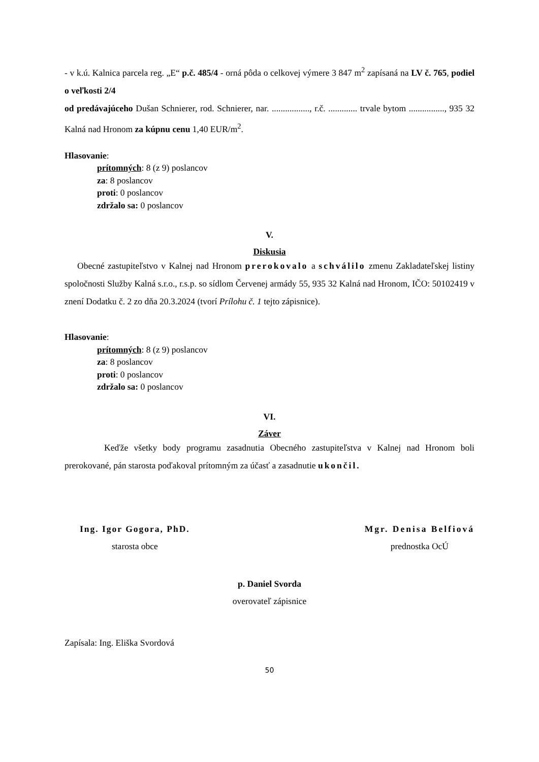- v k.ú. Kalnica parcela reg. „E“ p.č. 485/4 - orná pôda o celkovej výmere 3 847 m<sup>2</sup> zapísaná na LV č. 765, podiel o veľkosti 2/4
od predávajúceho Dušan Schnierer, rod. Schnierer, nar. ................., r.č. ............. trvale bytom ................, 935 32 Kalná nad Hronom za kúpnu cenu 1,40 EUR/m<sup>2</sup>.
Hlasovanie:
prítomných: 8 (z 9) poslancov
za: 8 poslancov
proti: 0 poslancov
zdržalo sa: 0 poslancov
V.
Diskusia
Obecné zastupiteľstvo v Kalnej nad Hronom prerokovalo a schválilo zmenu Zakladateľskej listiny spoločnosti Služby Kalná s.r.o., r.s.p. so sídlom Červenej armády 55, 935 32 Kalná nad Hronom, IČO: 50102419 v znení Dodatku č. 2 zo dňa 20.3.2024 (tvorí Prílohu č. 1 tejto zápisnice).
Hlasovanie:
prítomných: 8 (z 9) poslancov
za: 8 poslancov
proti: 0 poslancov
zdržalo sa: 0 poslancov
VI.
Záver
Keďže všetky body programu zasadnutia Obecného zastupiteľstva v Kalnej nad Hronom boli prerokované, pán starosta poďakoval prítomným za účasť a zasadnutie ukončil.
Ing. Igor Gogora, PhD.
starosta obce
Mgr. Denisa Belfiová
prednostka OcÚ
p. Daniel Svorda
overovateľ zápisnice
Zapísala: Ing. Eliška Svordová
50